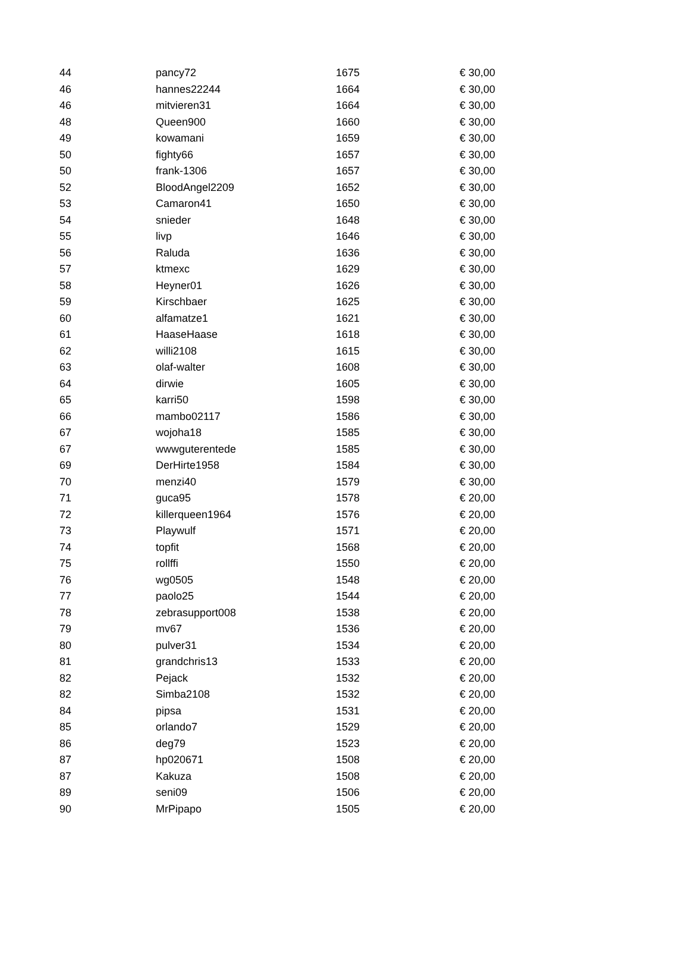| 44 | pancy72 | 1675 | € 30,00 |
| 46 | hannes22244 | 1664 | € 30,00 |
| 46 | mitvieren31 | 1664 | € 30,00 |
| 48 | Queen900 | 1660 | € 30,00 |
| 49 | kowamani | 1659 | € 30,00 |
| 50 | fighty66 | 1657 | € 30,00 |
| 50 | frank-1306 | 1657 | € 30,00 |
| 52 | BloodAngel2209 | 1652 | € 30,00 |
| 53 | Camaron41 | 1650 | € 30,00 |
| 54 | snieder | 1648 | € 30,00 |
| 55 | livp | 1646 | € 30,00 |
| 56 | Raluda | 1636 | € 30,00 |
| 57 | ktmexc | 1629 | € 30,00 |
| 58 | Heyner01 | 1626 | € 30,00 |
| 59 | Kirschbaer | 1625 | € 30,00 |
| 60 | alfamatze1 | 1621 | € 30,00 |
| 61 | HaaseHaase | 1618 | € 30,00 |
| 62 | willi2108 | 1615 | € 30,00 |
| 63 | olaf-walter | 1608 | € 30,00 |
| 64 | dirwie | 1605 | € 30,00 |
| 65 | karri50 | 1598 | € 30,00 |
| 66 | mambo02117 | 1586 | € 30,00 |
| 67 | wojoha18 | 1585 | € 30,00 |
| 67 | wwwguterentede | 1585 | € 30,00 |
| 69 | DerHirte1958 | 1584 | € 30,00 |
| 70 | menzi40 | 1579 | € 30,00 |
| 71 | guca95 | 1578 | € 20,00 |
| 72 | killerqueen1964 | 1576 | € 20,00 |
| 73 | Playwulf | 1571 | € 20,00 |
| 74 | topfit | 1568 | € 20,00 |
| 75 | rollffi | 1550 | € 20,00 |
| 76 | wg0505 | 1548 | € 20,00 |
| 77 | paolo25 | 1544 | € 20,00 |
| 78 | zebrasupport008 | 1538 | € 20,00 |
| 79 | mv67 | 1536 | € 20,00 |
| 80 | pulver31 | 1534 | € 20,00 |
| 81 | grandchris13 | 1533 | € 20,00 |
| 82 | Pejack | 1532 | € 20,00 |
| 82 | Simba2108 | 1532 | € 20,00 |
| 84 | pipsa | 1531 | € 20,00 |
| 85 | orlando7 | 1529 | € 20,00 |
| 86 | deg79 | 1523 | € 20,00 |
| 87 | hp020671 | 1508 | € 20,00 |
| 87 | Kakuza | 1508 | € 20,00 |
| 89 | seni09 | 1506 | € 20,00 |
| 90 | MrPipapo | 1505 | € 20,00 |